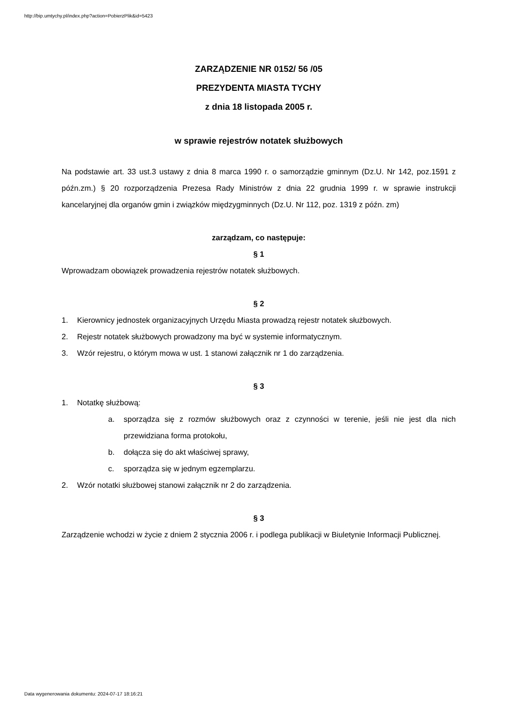http://bip.umtychy.pl/index.php?action=PobierzPlik&id=5423
ZARZĄDZENIE NR 0152/ 56 /05
PREZYDENTA MIASTA TYCHY
z dnia 18 listopada 2005 r.
w sprawie rejestrów notatek służbowych
Na podstawie art. 33 ust.3 ustawy z dnia 8 marca 1990 r. o samorządzie gminnym (Dz.U. Nr 142, poz.1591 z późn.zm.) § 20 rozporządzenia Prezesa Rady Ministrów z dnia 22 grudnia 1999 r. w sprawie instrukcji kancelaryjnej dla organów gmin i związków międzygminnych (Dz.U. Nr 112, poz. 1319 z późn. zm)
zarządzam, co następuje:
§ 1
Wprowadzam obowiązek prowadzenia rejestrów notatek służbowych.
§ 2
1. Kierownicy jednostek organizacyjnych Urzędu Miasta prowadzą rejestr notatek służbowych.
2. Rejestr notatek służbowych prowadzony ma być w systemie informatycznym.
3. Wzór rejestru, o którym mowa w ust. 1 stanowi załącznik nr 1 do zarządzenia.
§ 3
1. Notatkę służbową:
a. sporządza się z rozmów służbowych oraz z czynności w terenie, jeśli nie jest dla nich przewidziana forma protokołu,
b. dołącza się do akt właściwej sprawy,
c. sporządza się w jednym egzemplarzu.
2. Wzór notatki służbowej stanowi załącznik nr 2 do zarządzenia.
§ 3
Zarządzenie wchodzi w życie z dniem 2 stycznia 2006 r. i podlega publikacji w Biuletynie Informacji Publicznej.
Data wygenerowania dokumentu: 2024-07-17 18:16:21